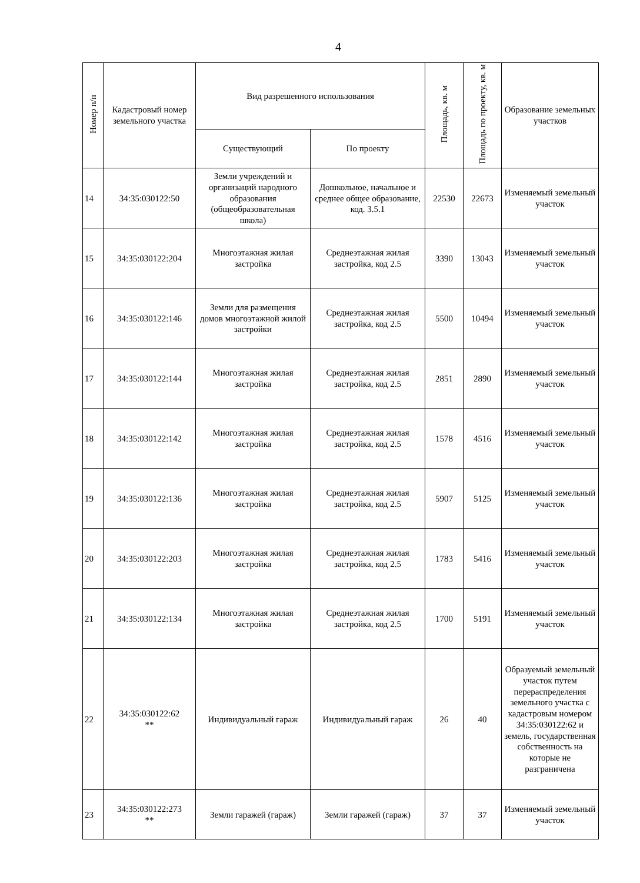4
| Номер п/п | Кадастровый номер земельного участка | Вид разрешенного использования | | Площадь, кв. м | Площадь по проекту, кв. м | Образование земельных участков |
| --- | --- | --- | --- | --- | --- | --- |
| | | Существующий | По проекту | | | |
| 14 | 34:35:030122:50 | Земли учреждений и организаций народного образования (общеобразовательная школа) | Дошкольное, начальное и среднее общее образование, код. 3.5.1 | 22530 | 22673 | Изменяемый земельный участок |
| 15 | 34:35:030122:204 | Многоэтажная жилая застройка | Среднеэтажная жилая застройка, код 2.5 | 3390 | 13043 | Изменяемый земельный участок |
| 16 | 34:35:030122:146 | Земли для размещения домов многоэтажной жилой застройки | Среднеэтажная жилая застройка, код 2.5 | 5500 | 10494 | Изменяемый земельный участок |
| 17 | 34:35:030122:144 | Многоэтажная жилая застройка | Среднеэтажная жилая застройка, код 2.5 | 2851 | 2890 | Изменяемый земельный участок |
| 18 | 34:35:030122:142 | Многоэтажная жилая застройка | Среднеэтажная жилая застройка, код 2.5 | 1578 | 4516 | Изменяемый земельный участок |
| 19 | 34:35:030122:136 | Многоэтажная жилая застройка | Среднеэтажная жилая застройка, код 2.5 | 5907 | 5125 | Изменяемый земельный участок |
| 20 | 34:35:030122:203 | Многоэтажная жилая застройка | Среднеэтажная жилая застройка, код 2.5 | 1783 | 5416 | Изменяемый земельный участок |
| 21 | 34:35:030122:134 | Многоэтажная жилая застройка | Среднеэтажная жилая застройка, код 2.5 | 1700 | 5191 | Изменяемый земельный участок |
| 22 | 34:35:030122:62 ** | Индивидуальный гараж | Индивидуальный гараж | 26 | 40 | Образуемый земельный участок путем перераспределения земельного участка с кадастровым номером 34:35:030122:62 и земель, государственная собственность на которые не разграничена |
| 23 | 34:35:030122:273 ** | Земли гаражей (гараж) | Земли гаражей (гараж) | 37 | 37 | Изменяемый земельный участок |